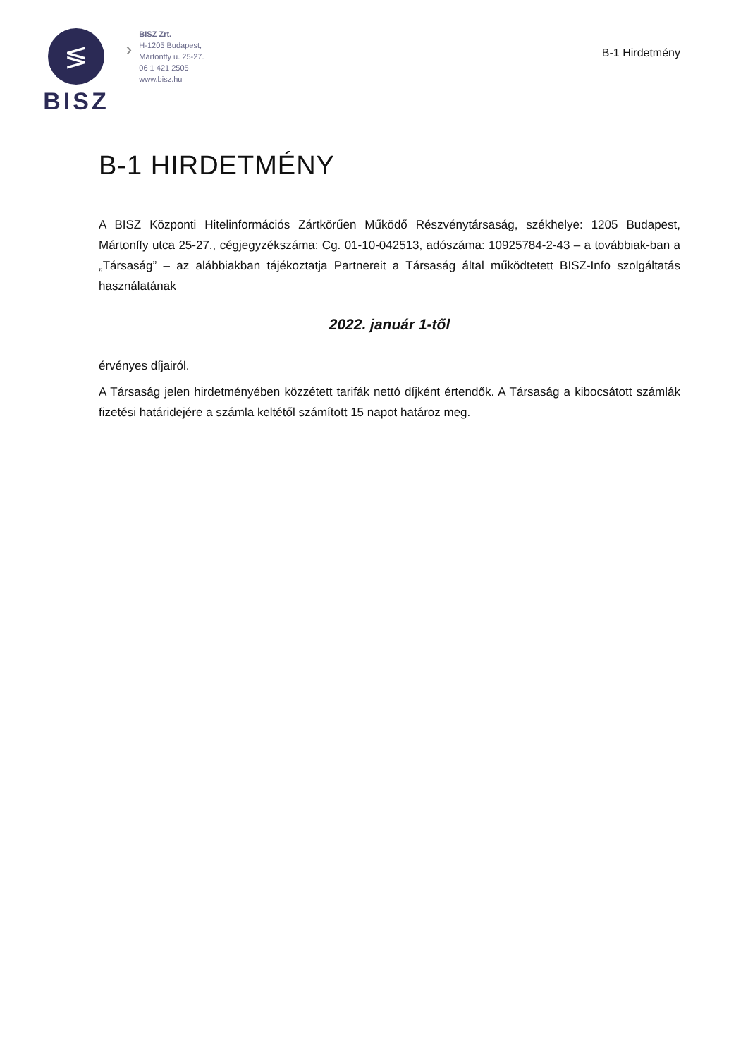≶
BISZ
›
BISZ Zrt.
H-1205 Budapest,
Mártonffy u. 25-27.
06 1 421 2505
www.bisz.hu
B-1 Hirdetmény
B-1 HIRDETMÉNY
A BISZ Központi Hitelinformációs Zártkörűen Működő Részvénytársaság, székhelye: 1205 Budapest, Mártonffy utca 25-27., cégjegyzékszáma: Cg. 01-10-042513, adószáma: 10925784-2-43 – a továbbiak-ban a „Társaság” – az alábbiakban tájékoztatja Partnereit a Társaság által működtetett BISZ-Info szolgáltatás használatának
2022. január 1-től
érvényes díjairól.
A Társaság jelen hirdetményében közzétett tarifák nettó díjként értendők. A Társaság a kibocsátott számlák fizetési határidejére a számla keltétől számított 15 napot határoz meg.